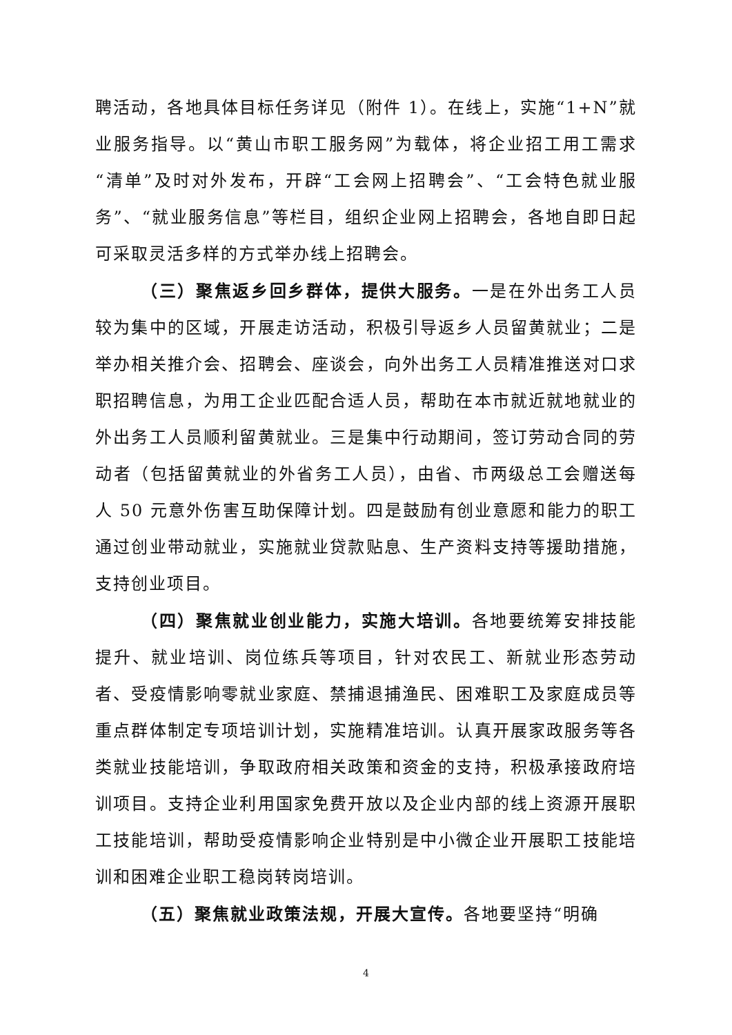聘活动，各地具体目标任务详见（附件 1）。在线上，实施“1+N”就业服务指导。以“黄山市职工服务网”为载体，将企业招工用工需求“清单”及时对外发布，开辟“工会网上招聘会”、“工会特色就业服务”、“就业服务信息”等栏目，组织企业网上招聘会，各地自即日起可采取灵活多样的方式举办线上招聘会。
（三）聚焦返乡回乡群体，提供大服务。一是在外出务工人员较为集中的区域，开展走访活动，积极引导返乡人员留黄就业；二是举办相关推介会、招聘会、座谈会，向外出务工人员精准推送对口求职招聘信息，为用工企业匹配合适人员，帮助在本市就近就地就业的外出务工人员顺利留黄就业。三是集中行动期间，签订劳动合同的劳动者（包括留黄就业的外省务工人员），由省、市两级总工会赠送每人 50 元意外伤害互助保障计划。四是鼓励有创业意愿和能力的职工通过创业带动就业，实施就业贷款贴息、生产资料支持等援助措施，支持创业项目。
（四）聚焦就业创业能力，实施大培训。各地要统筹安排技能提升、就业培训、岗位练兵等项目，针对农民工、新就业形态劳动者、受疫情影响零就业家庭、禁捕退捕渔民、困难职工及家庭成员等重点群体制定专项培训计划，实施精准培训。认真开展家政服务等各类就业技能培训，争取政府相关政策和资金的支持，积极承接政府培训项目。支持企业利用国家免费开放以及企业内部的线上资源开展职工技能培训，帮助受疫情影响企业特别是中小微企业开展职工技能培训和困难企业职工稳岗转岗培训。
（五）聚焦就业政策法规，开展大宣传。各地要坚持“明确
4